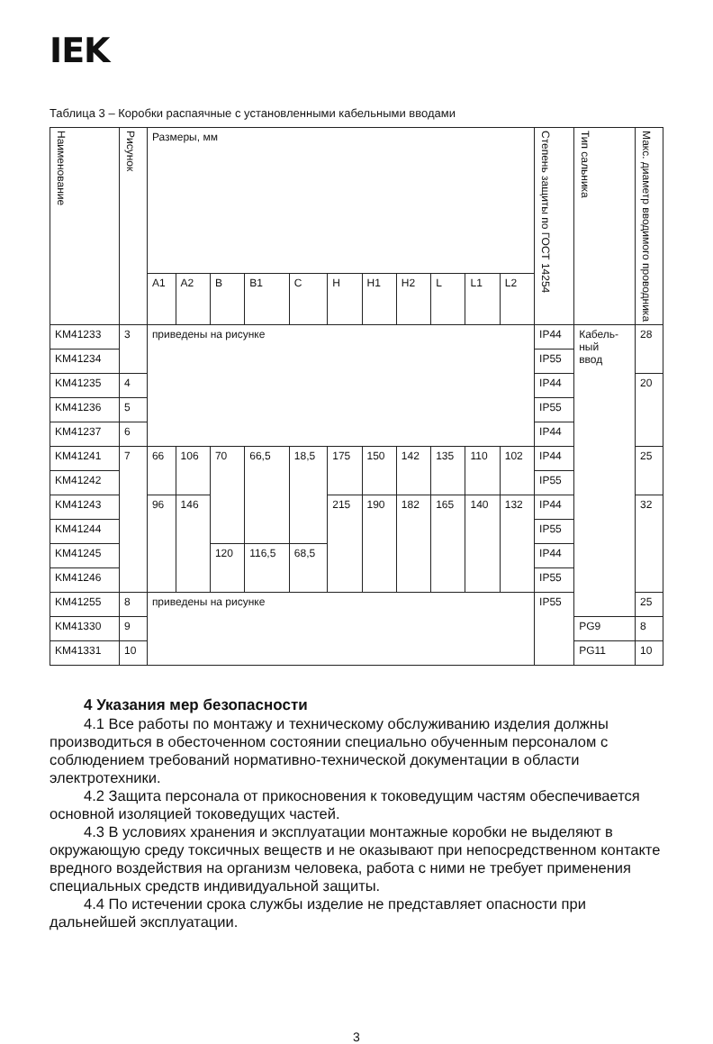IEK
Таблица 3 – Коробки распаячные с установленными кабельными вводами
| Наименование | Рисунок | Размеры, мм | | | | | | | | | | | Степень защиты по ГОСТ 14254 | Тип сальника | Макс. диаметр вводимого проводника |
| --- | --- | --- | --- | --- | --- | --- | --- | --- | --- | --- | --- | --- | --- | --- | --- |
| | | A1 | A2 | B | B1 | C | H | H1 | H2 | L | L1 | L2 | | | |
| KM41233 | 3 | приведены на рисунке | | | | | | | | | | | IP44 | Кабель- ный ввод | 28 |
| KM41234 | | | | | | | | | | | | | IP55 | | |
| KM41235 | 4 | | | | | | | | | | | | IP44 | | 20 |
| KM41236 | 5 | | | | | | | | | | | | IP55 | | |
| KM41237 | 6 | | | | | | | | | | | | IP44 | | |
| KM41241 | 7 | 66 | 106 | 70 | 66,5 | 18,5 | 175 | 150 | 142 | 135 | 110 | 102 | IP44 | | 25 |
| KM41242 | | | | | | | | | | | | | IP55 | | |
| KM41243 | | 96 | 146 | | | | 215 | 190 | 182 | 165 | 140 | 132 | IP44 | | 32 |
| KM41244 | | | | | | | | | | | | | IP55 | | |
| KM41245 | | | | 120 | 116,5 | 68,5 | | | | | | | IP44 | | |
| KM41246 | | | | | | | | | | | | | IP55 | | |
| KM41255 | 8 | приведены на рисунке | | | | | | | | | | | IP55 | | 25 |
| KM41330 | 9 | | | | | | | | | | | | | PG9 | 8 |
| KM41331 | 10 | | | | | | | | | | | | | PG11 | 10 |
4 Указания мер безопасности
4.1 Все работы по монтажу и техническому обслуживанию изделия должны производиться в обесточенном состоянии специально обученным персоналом с соблюдением требований нормативно-технической документации в области электротехники.
4.2 Защита персонала от прикосновения к токоведущим частям обеспечивается основной изоляцией токоведущих частей.
4.3 В условиях хранения и эксплуатации монтажные коробки не выделяют в окружающую среду токсичных веществ и не оказывают при непосредственном контакте вредного воздействия на организм человека, работа с ними не требует применения специальных средств индивидуальной защиты.
4.4 По истечении срока службы изделие не представляет опасности при дальнейшей эксплуатации.
3